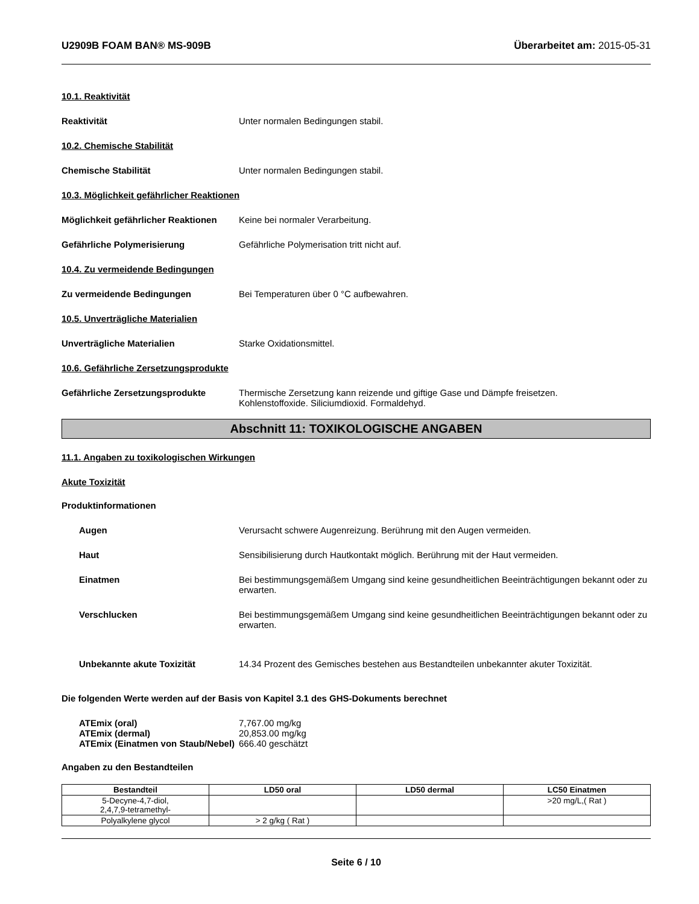U2909B FOAM BAN® MS-909B Überarbeitet am: 2015-05-31
10.1. Reaktivität
Reaktivität Unter normalen Bedingungen stabil.
10.2. Chemische Stabilität
Chemische Stabilität Unter normalen Bedingungen stabil.
10.3. Möglichkeit gefährlicher Reaktionen
Möglichkeit gefährlicher Reaktionen
Keine bei normaler Verarbeitung.
Gefährliche Polymerisierung Gefährliche Polymerisation tritt nicht auf.
10.4. Zu vermeidende Bedingungen
Zu vermeidende Bedingungen Bei Temperaturen über 0 °C aufbewahren.
10.5. Unverträgliche Materialien
Unverträgliche Materialien Starke Oxidationsmittel.
10.6. Gefährliche Zersetzungsprodukte
Gefährliche Zersetzungsprodukte Thermische Zersetzung kann reizende und giftige Gase und Dämpfe freisetzen.
Kohlenstoffoxide. Siliciumdioxid. Formaldehyd.
Abschnitt 11: TOXIKOLOGISCHE ANGABEN
11.1. Angaben zu toxikologischen Wirkungen
Akute Toxizität
Produktinformationen
Augen Verursacht schwere Augenreizung. Berührung mit den Augen vermeiden.
Haut Sensibilisierung durch Hautkontakt möglich. Berührung mit der Haut vermeiden.
Einatmen Bei bestimmungsgemäßem Umgang sind keine gesundheitlichen Beeinträchtigungen bekannt oder zu erwarten.
Verschlucken Bei bestimmungsgemäßem Umgang sind keine gesundheitlichen Beeinträchtigungen bekannt oder zu erwarten.
Unbekannte akute Toxizität 14.34 Prozent des Gemisches bestehen aus Bestandteilen unbekannter akuter Toxizität.
Die folgenden Werte werden auf der Basis von Kapitel 3.1 des GHS-Dokuments berechnet
ATEmix (oral)
ATEmix (dermal)
ATEmix (Einatmen von Staub/Nebel)
7,767.00 mg/kg
20,853.00 mg/kg
666.40 geschätzt
Angaben zu den Bestandteilen
| Bestandteil | LD50 oral | LD50 dermal | LC50 Einatmen |
| --- | --- | --- | --- |
| 5-Decyne-4,7-diol, 2,4,7,9-tetramethyl- | | | >20 mg/L,( Rat ) |
| Polyalkylene glycol | > 2 g/kg ( Rat ) | | |
Seite 6 / 10